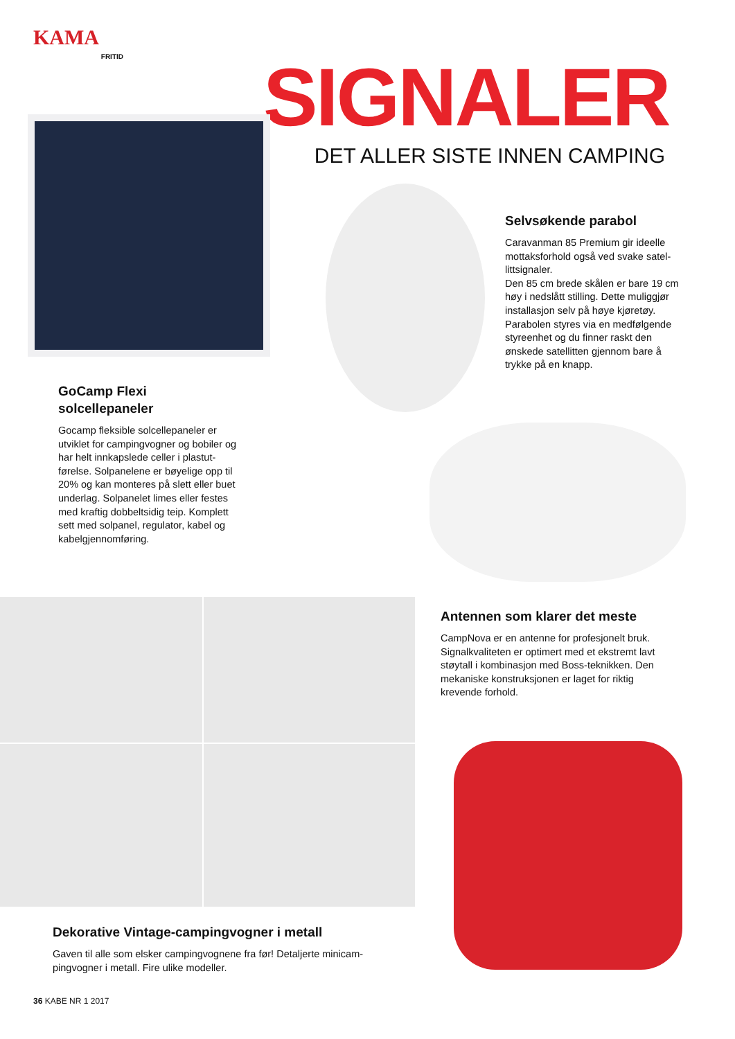KAMA
FRITID
SIGNALER
DET ALLER SISTE INNEN CAMPING
Selvsøkende parabol
Caravanman 85 Premium gir ideelle mottaksforhold også ved svake satel­littsignaler.
Den 85 cm brede skålen er bare 19 cm høy i nedslått stilling. Dette muliggjør installasjon selv på høye kjøretøy. Parabolen styres via en medfølgende styreenhet og du finner raskt den ønskede satellitten gjen­nom bare å trykke på en knapp.
GoCamp Flexi
solcellepaneler
Gocamp fleksible solcellepaneler er utviklet for campingvogner og bobiler og har helt innkapslede celler i plastut­førelse. Solpanelene er bøyelige opp til 20% og kan monteres på slett eller buet underlag. Solpanelet limes eller festes med kraftig dobbeltsidig teip. Komplett sett med solpanel, regulator, kabel og kabelgjennomføring.
Antennen som klarer det meste
CampNova er en antenne for profesjonelt bruk. Signalkvaliteten er optimert med et ekstremt lavt støytall i kombinasjon med Boss-teknikken. Den mekaniske konstruksjonen er laget for riktig krevende forhold.
Dekorative Vintage-campingvogner i metall
Gaven til alle som elsker campingvognene fra før! Detaljerte minicam­pingvogner i metall. Fire ulike modeller.
36 KABE NR 1 2017